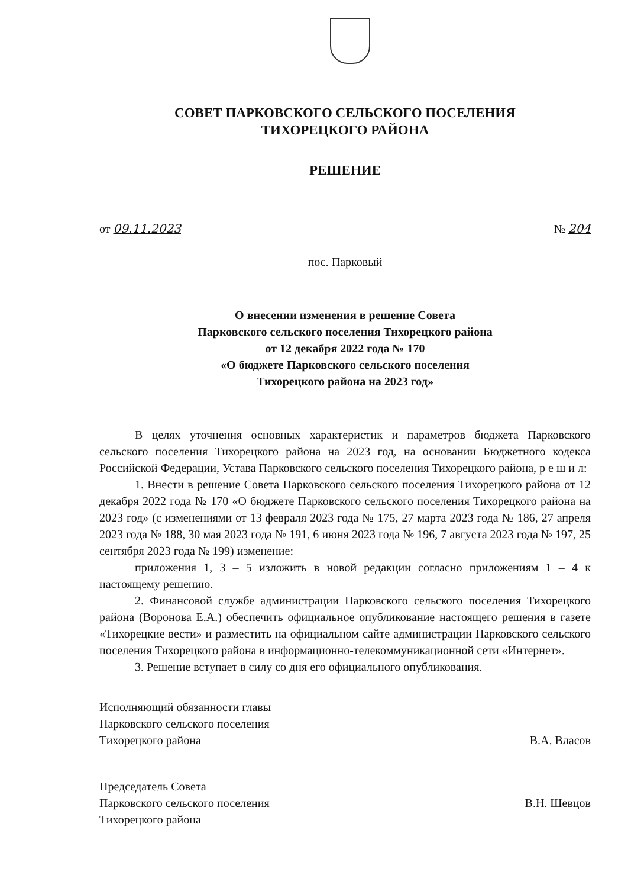СОВЕТ ПАРКОВСКОГО СЕЛЬСКОГО ПОСЕЛЕНИЯ
ТИХОРЕЦКОГО РАЙОНА
РЕШЕНИЕ
от 09.11.2023 № 204
пос. Парковый
О внесении изменения в решение Совета
Парковского сельского поселения Тихорецкого района
от 12 декабря 2022 года № 170
«О бюджете Парковского сельского поселения
Тихорецкого района на 2023 год»
В целях уточнения основных характеристик и параметров бюджета Парковского сельского поселения Тихорецкого района на 2023 год, на основании Бюджетного кодекса Российской Федерации, Устава Парковского сельского поселения Тихорецкого района, р е ш и л:
1. Внести в решение Совета Парковского сельского поселения Тихорецкого района от 12 декабря 2022 года № 170 «О бюджете Парковского сельского поселения Тихорецкого района на 2023 год» (с изменениями от 13 февраля 2023 года № 175, 27 марта 2023 года № 186, 27 апреля 2023 года № 188, 30 мая 2023 года № 191, 6 июня 2023 года № 196, 7 августа 2023 года № 197, 25 сентября 2023 года № 199) изменение:
приложения 1, 3 – 5 изложить в новой редакции согласно приложениям 1 – 4 к настоящему решению.
2. Финансовой службе администрации Парковского сельского поселения Тихорецкого района (Воронова Е.А.) обеспечить официальное опубликование настоящего решения в газете «Тихорецкие вести» и разместить на официальном сайте администрации Парковского сельского поселения Тихорецкого района в информационно-телекоммуникационной сети «Интернет».
3. Решение вступает в силу со дня его официального опубликования.
Исполняющий обязанности главы
Парковского сельского поселения
Тихорецкого района
В.А. Власов
Председатель Совета
Парковского сельского поселения
Тихорецкого района
В.Н. Шевцов